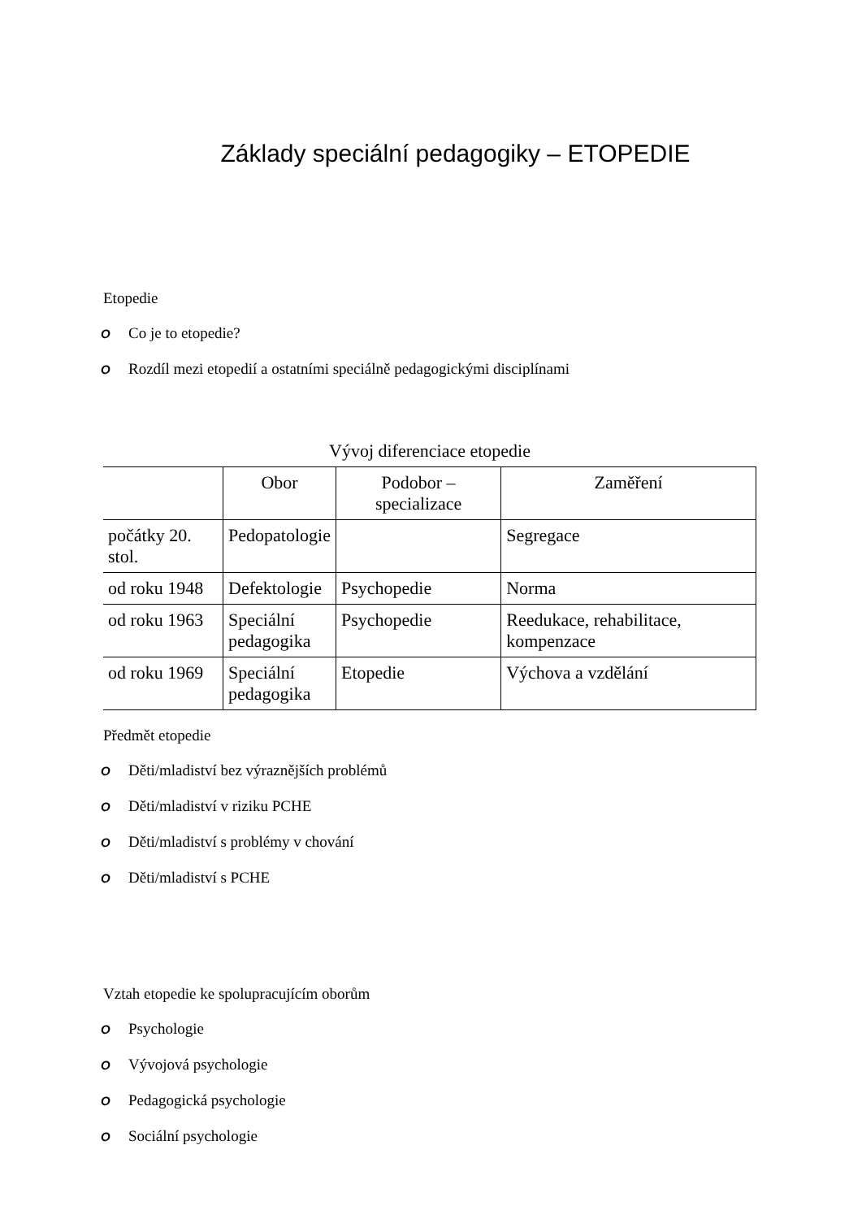Základy speciální pedagogiky – ETOPEDIE
Etopedie
O Co je to etopedie?
O Rozdíl mezi etopedií a ostatními speciálně pedagogickými disciplínami
Vývoj diferenciace etopedie
| | Obor | Podobor – specializace | Zaměření |
| --- | --- | --- | --- |
| počátky 20. stol. | Pedopatologie | | Segregace |
| od roku 1948 | Defektologie | Psychopedie | Norma |
| od roku 1963 | Speciální pedagogika | Psychopedie | Reedukace, rehabilitace, kompenzace |
| od roku 1969 | Speciální pedagogika | Etopedie | Výchova a vzdělání |
Předmět etopedie
O Děti/mladiství bez výraznějších problémů
O Děti/mladiství v riziku PCHE
O Děti/mladiství s problémy v chování
O Děti/mladiství s PCHE
Vztah etopedie ke spolupracujícím oborům
O Psychologie
O Vývojová psychologie
O Pedagogická psychologie
O Sociální psychologie